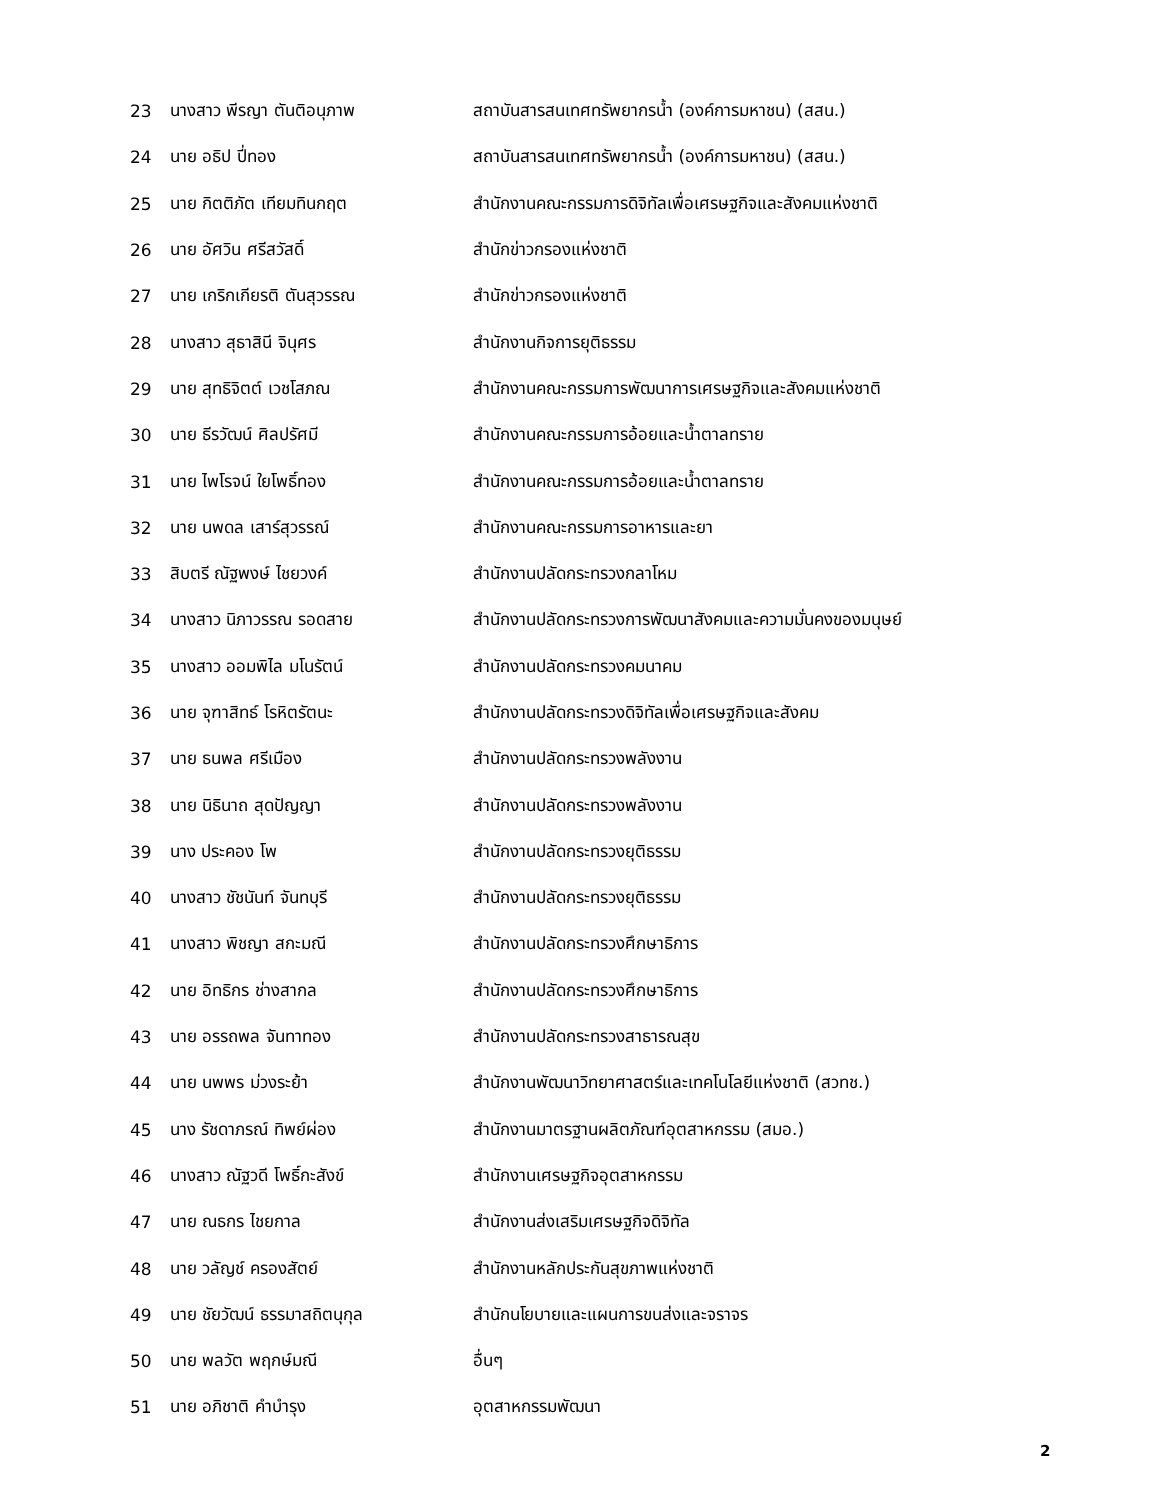| 23 | นางสาว พีรญา ตันติอนุภาพ | สถาบันสารสนเทศทรัพยากรน้ำ (องค์การมหาชน) (สสน.) |
| 24 | นาย อธิป ปี่ทอง | สถาบันสารสนเทศทรัพยากรน้ำ (องค์การมหาชน) (สสน.) |
| 25 | นาย กิตติภัต เทียมทินกฤต | สำนักงานคณะกรรมการดิจิทัลเพื่อเศรษฐกิจและสังคมแห่งชาติ |
| 26 | นาย อัศวิน ศรีสวัสดิ์ | สำนักข่าวกรองแห่งชาติ |
| 27 | นาย เกริกเกียรติ ตันสุวรรณ | สำนักข่าวกรองแห่งชาติ |
| 28 | นางสาว สุธาสินี จินุศร | สำนักงานกิจการยุติธรรม |
| 29 | นาย สุทธิจิตต์ เวชโสภณ | สำนักงานคณะกรรมการพัฒนาการเศรษฐกิจและสังคมแห่งชาติ |
| 30 | นาย ธีรวัฒน์ ศิลปรัศมี | สำนักงานคณะกรรมการอ้อยและน้ำตาลทราย |
| 31 | นาย ไพโรจน์ ใยโพธิ์ทอง | สำนักงานคณะกรรมการอ้อยและน้ำตาลทราย |
| 32 | นาย นพดล เสาร์สุวรรณ์ | สำนักงานคณะกรรมการอาหารและยา |
| 33 | สิบตรี ณัฐพงษ์ ไชยวงค์ | สำนักงานปลัดกระทรวงกลาโหม |
| 34 | นางสาว นิภาวรรณ รอดสาย | สำนักงานปลัดกระทรวงการพัฒนาสังคมและความมั่นคงของมนุษย์ |
| 35 | นางสาว ออมพิไล มโนรัตน์ | สำนักงานปลัดกระทรวงคมนาคม |
| 36 | นาย จุฑาสิทธ์ โรหิตรัตนะ | สำนักงานปลัดกระทรวงดิจิทัลเพื่อเศรษฐกิจและสังคม |
| 37 | นาย ธนพล ศรีเมือง | สำนักงานปลัดกระทรวงพลังงาน |
| 38 | นาย นิธินาถ สุดปัญญา | สำนักงานปลัดกระทรวงพลังงาน |
| 39 | นาง ประคอง โพ | สำนักงานปลัดกระทรวงยุติธรรม |
| 40 | นางสาว ชัชนันท์ จันทบุรี | สำนักงานปลัดกระทรวงยุติธรรม |
| 41 | นางสาว พิชญา สกะมณี | สำนักงานปลัดกระทรวงศึกษาธิการ |
| 42 | นาย อิทธิกร ช่างสากล | สำนักงานปลัดกระทรวงศึกษาธิการ |
| 43 | นาย อรรถพล จันทาทอง | สำนักงานปลัดกระทรวงสาธารณสุข |
| 44 | นาย นพพร ม่วงระย้า | สำนักงานพัฒนาวิทยาศาสตร์และเทคโนโลยีแห่งชาติ (สวทช.) |
| 45 | นาง รัชดาภรณ์ ทิพย์ผ่อง | สำนักงานมาตรฐานผลิตภัณฑ์อุตสาหกรรม (สมอ.) |
| 46 | นางสาว ณัฐวดี โพธิ์กะสังข์ | สำนักงานเศรษฐกิจอุตสาหกรรม |
| 47 | นาย ณธกร ไชยกาล | สำนักงานส่งเสริมเศรษฐกิจดิจิทัล |
| 48 | นาย วลัญช์ ครองสัตย์ | สำนักงานหลักประกันสุขภาพแห่งชาติ |
| 49 | นาย ชัยวัฒน์ ธรรมาสถิตนุกุล | สำนักนโยบายและแผนการขนส่งและจราจร |
| 50 | นาย พลวัต พฤกษ์มณี | อื่นๆ |
| 51 | นาย อภิชาติ คำบำรุง | อุตสาหกรรมพัฒนา |
2